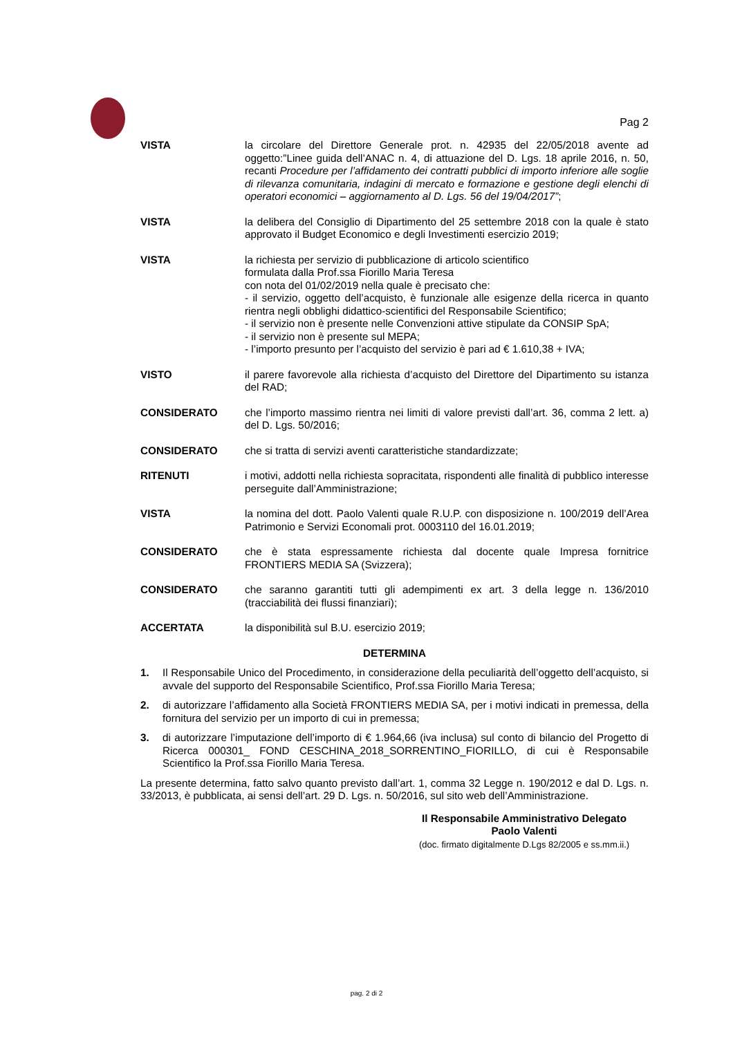Pag 2
VISTA la circolare del Direttore Generale prot. n. 42935 del 22/05/2018 avente ad oggetto:”Linee guida dell’ANAC n. 4, di attuazione del D. Lgs. 18 aprile 2016, n. 50, recanti Procedure per l’affidamento dei contratti pubblici di importo inferiore alle soglie di rilevanza comunitaria, indagini di mercato e formazione e gestione degli elenchi di operatori economici – aggiornamento al D. Lgs. 56 del 19/04/2017”;
VISTA la delibera del Consiglio di Dipartimento del 25 settembre 2018 con la quale è stato approvato il Budget Economico e degli Investimenti esercizio 2019;
VISTA la richiesta per servizio di pubblicazione di articolo scientifico
formulata dalla Prof.ssa Fiorillo Maria Teresa
con nota del 01/02/2019 nella quale è precisato che:
- il servizio, oggetto dell’acquisto, è funzionale alle esigenze della ricerca in quanto rientra negli obblighi didattico-scientifici del Responsabile Scientifico;
- il servizio non è presente nelle Convenzioni attive stipulate da CONSIP SpA;
- il servizio non è presente sul MEPA;
- l’importo presunto per l’acquisto del servizio è pari ad € 1.610,38 + IVA;
VISTO il parere favorevole alla richiesta d’acquisto del Direttore del Dipartimento su istanza del RAD;
CONSIDERATO che l’importo massimo rientra nei limiti di valore previsti dall’art. 36, comma 2 lett. a) del D. Lgs. 50/2016;
CONSIDERATO che si tratta di servizi aventi caratteristiche standardizzate;
RITENUTI i motivi, addotti nella richiesta sopracitata, rispondenti alle finalità di pubblico interesse perseguite dall’Amministrazione;
VISTA la nomina del dott. Paolo Valenti quale R.U.P. con disposizione n. 100/2019 dell’Area Patrimonio e Servizi Economali prot. 0003110 del 16.01.2019;
CONSIDERATO che è stata espressamente richiesta dal docente quale Impresa fornitrice FRONTIERS MEDIA SA (Svizzera);
CONSIDERATO che saranno garantiti tutti gli adempimenti ex art. 3 della legge n. 136/2010 (tracciabilità dei flussi finanziari);
ACCERTATA la disponibilità sul B.U. esercizio 2019;
DETERMINA
1. Il Responsabile Unico del Procedimento, in considerazione della peculiarità dell’oggetto dell’acquisto, si avvale del supporto del Responsabile Scientifico, Prof.ssa Fiorillo Maria Teresa;
2. di autorizzare l’affidamento alla Società FRONTIERS MEDIA SA, per i motivi indicati in premessa, della fornitura del servizio per un importo di cui in premessa;
3. di autorizzare l’imputazione dell’importo di € 1.964,66 (iva inclusa) sul conto di bilancio del Progetto di Ricerca 000301_ FOND CESCHINA_2018_SORRENTINO_FIORILLO, di cui è Responsabile Scientifico la Prof.ssa Fiorillo Maria Teresa.
La presente determina, fatto salvo quanto previsto dall’art. 1, comma 32 Legge n. 190/2012 e dal D. Lgs. n. 33/2013, è pubblicata, ai sensi dell’art. 29 D. Lgs. n. 50/2016, sul sito web dell’Amministrazione.
Il Responsabile Amministrativo Delegato
Paolo Valenti
(doc. firmato digitalmente D.Lgs 82/2005 e ss.mm.ii.)
pag. 2 di 2